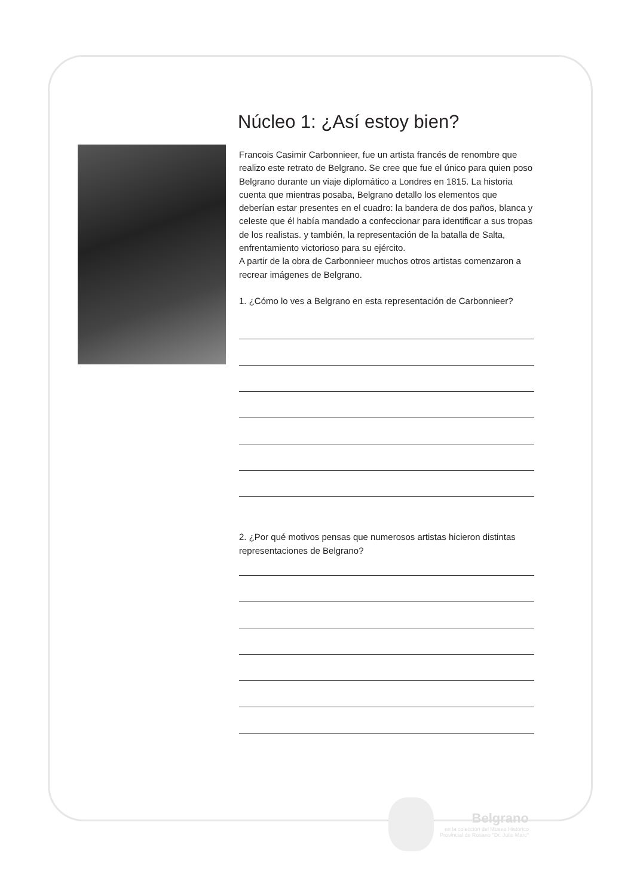Núcleo 1: ¿Así estoy bien?
Francois Casimir Carbonnieer, fue un artista francés de renombre que realizo este retrato de Belgrano. Se cree que fue el único para quien poso Belgrano durante un viaje diplomático a Londres en 1815. La historia cuenta que mientras posaba, Belgrano detallo los elementos que deberían estar presentes en el cuadro: la bandera de dos paños, blanca y celeste que él había mandado a confeccionar para identificar a sus tropas de los realistas. y también, la representación de la batalla de Salta, enfrentamiento victorioso para su ejército.
A partir de la obra de Carbonnieer muchos otros artistas comenzaron a recrear imágenes de Belgrano.
1. ¿Cómo lo ves a Belgrano en esta representación de Carbonnieer?
2. ¿Por qué motivos pensas que numerosos artistas hicieron distintas representaciones de Belgrano?
Belgrano
en la colección del Museo Histórico
Provincial de Rosario "Dr. Julio Marc"